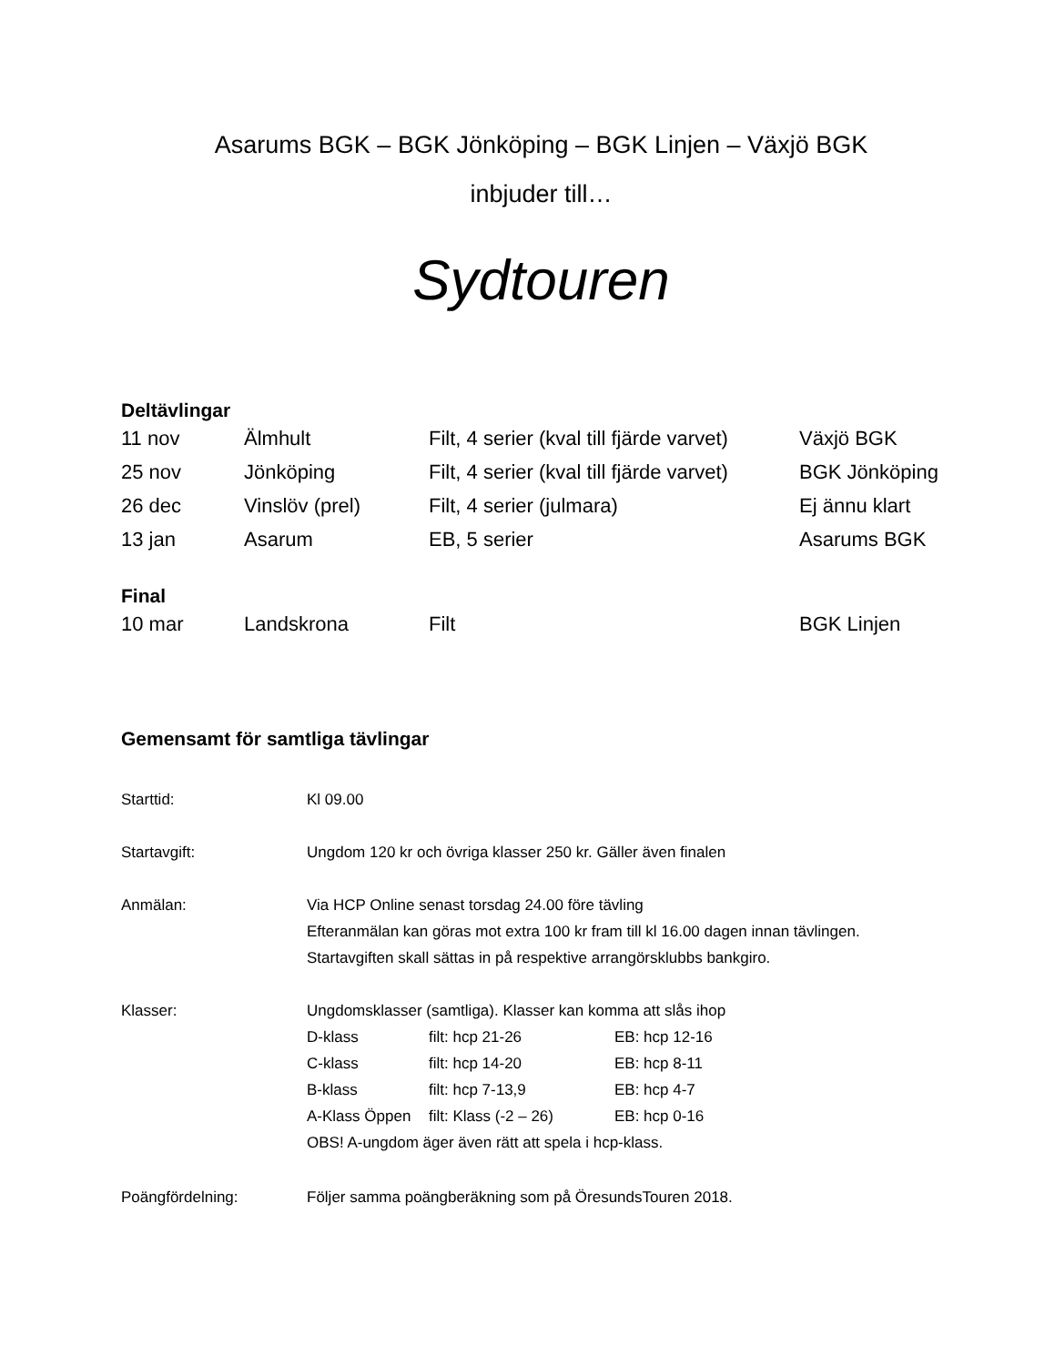Asarums BGK – BGK Jönköping – BGK Linjen – Växjö BGK
inbjuder till…
Sydtouren
Deltävlingar
| 11 nov | Älmhult | Filt, 4 serier (kval till fjärde varvet) | Växjö BGK |
| 25 nov | Jönköping | Filt, 4 serier (kval till fjärde varvet) | BGK Jönköping |
| 26 dec | Vinslöv (prel) | Filt, 4 serier (julmara) | Ej ännu klart |
| 13 jan | Asarum | EB, 5 serier | Asarums BGK |
Final
| 10 mar | Landskrona | Filt | BGK Linjen |
Gemensamt för samtliga tävlingar
| Starttid: | Kl 09.00 |
| Startavgift: | Ungdom 120 kr och övriga klasser 250 kr. Gäller även finalen |
| Anmälan: | Via HCP Online senast torsdag 24.00 före tävling Efteranmälan kan göras mot extra 100 kr fram till kl 16.00 dagen innan tävlingen. Startavgiften skall sättas in på respektive arrangörsklubbs bankgiro. |
| Klasser: | Ungdomsklasser (samtliga). Klasser kan komma att slås ihop / D-klass / filt: hcp 21-26 / EB: hcp 12-16 / / C-klass / filt: hcp 14-20 / EB: hcp 8-11 / / B-klass / filt: hcp 7-13,9 / EB: hcp 4-7 / / A-Klass Öppen / filt: Klass (-2 – 26) / EB: hcp 0-16 / OBS! A-ungdom äger även rätt att spela i hcp-klass. |
| Poängfördelning: | Följer samma poängberäkning som på ÖresundsTouren 2018. |